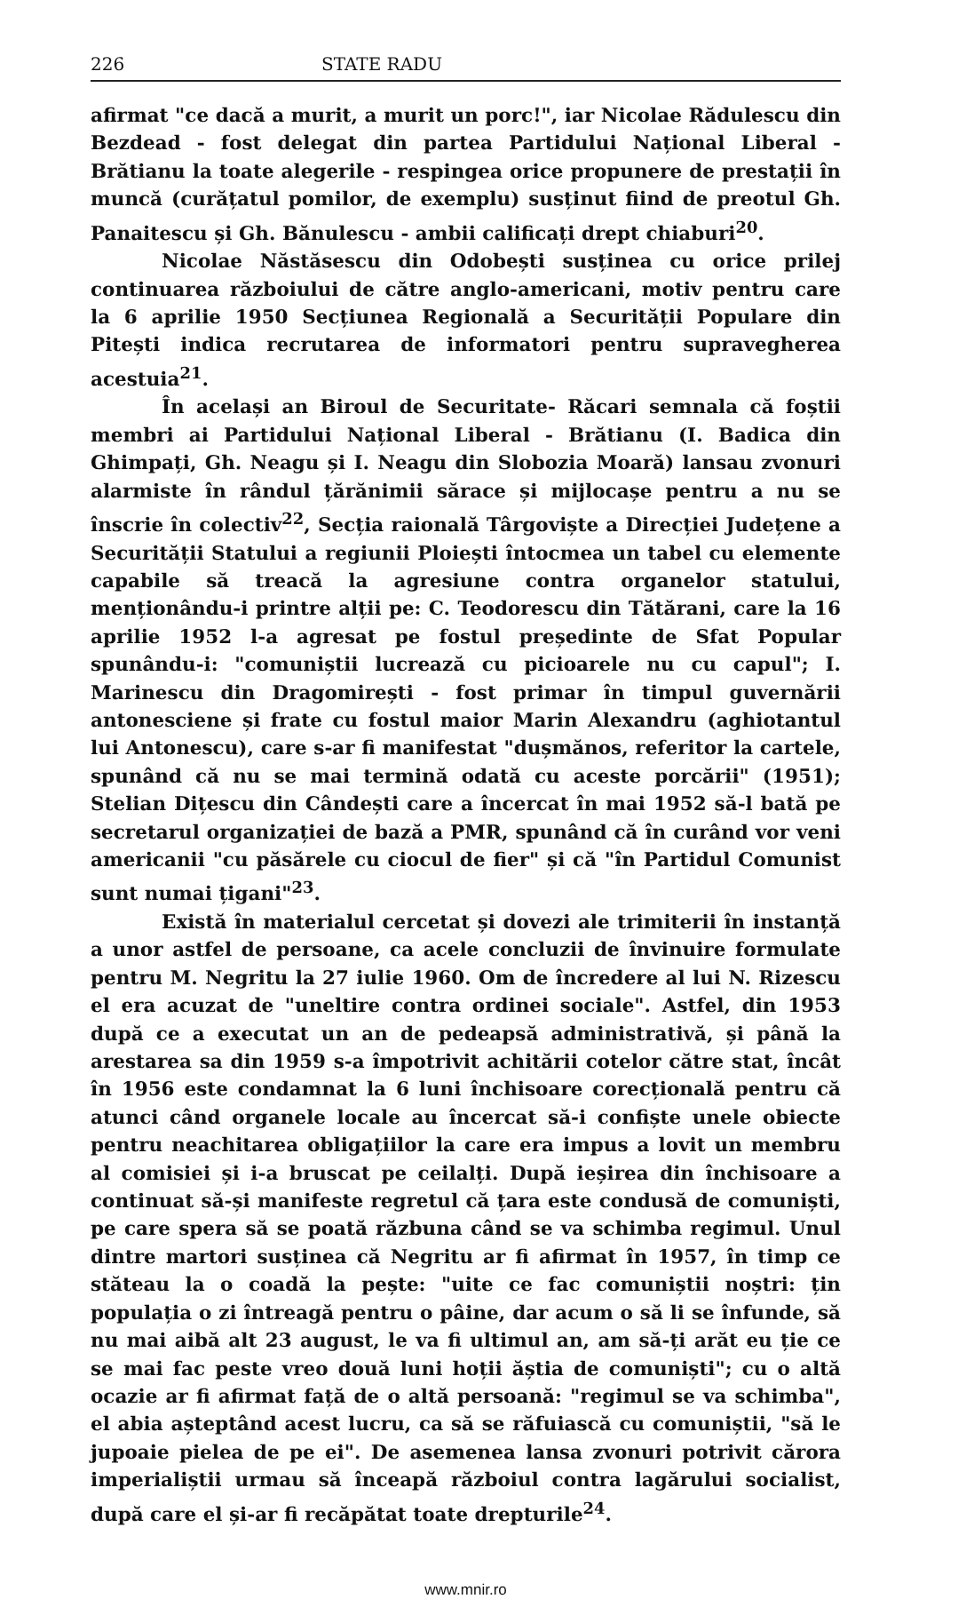226 STATE RADU
afirmat "ce dacă a murit, a murit un porc!", iar Nicolae Rădulescu din Bezdead - fost delegat din partea Partidului Național Liberal - Brătianu la toate alegerile - respingea orice propunere de prestații în muncă (curățatul pomilor, de exemplu) susținut fiind de preotul Gh. Panaitescu și Gh. Bănulescu - ambii calificați drept chiaburi<sup>20</sup>.
Nicolae Năstăsescu din Odobești susținea cu orice prilej continuarea războiului de către anglo-americani, motiv pentru care la 6 aprilie 1950 Secțiunea Regională a Securității Populare din Pitești indica recrutarea de informatori pentru supravegherea acestuia<sup>21</sup>.
În același an Biroul de Securitate- Răcari semnala că foștii membri ai Partidului Național Liberal - Brătianu (I. Badica din Ghimpați, Gh. Neagu și I. Neagu din Slobozia Moară) lansau zvonuri alarmiste în rândul țărănimii sărace și mijlocașe pentru a nu se înscrie în colectiv<sup>22</sup>, Secția raională Târgoviște a Direcției Județene a Securității Statului a regiunii Ploiești întocmea un tabel cu elemente capabile să treacă la agresiune contra organelor statului, menționându-i printre alții pe: C. Teodorescu din Tătărani, care la 16 aprilie 1952 l-a agresat pe fostul președinte de Sfat Popular spunându-i: "comuniștii lucrează cu picioarele nu cu capul"; I. Marinescu din Dragomirești - fost primar în timpul guvernării antonesciene și frate cu fostul maior Marin Alexandru (aghiotantul lui Antonescu), care s-ar fi manifestat "dușmănos, referitor la cartele, spunând că nu se mai termină odată cu aceste porcării" (1951); Stelian Dițescu din Cândești care a încercat în mai 1952 să-l bată pe secretarul organizației de bază a PMR, spunând că în curând vor veni americanii "cu păsărele cu ciocul de fier" și că "în Partidul Comunist sunt numai țigani"<sup>23</sup>.
Există în materialul cercetat și dovezi ale trimiterii în instanță a unor astfel de persoane, ca acele concluzii de învinuire formulate pentru M. Negritu la 27 iulie 1960. Om de încredere al lui N. Rizescu el era acuzat de "uneltire contra ordinei sociale". Astfel, din 1953 după ce a executat un an de pedeapsă administrativă, și până la arestarea sa din 1959 s-a împotrivit achitării cotelor către stat, încât în 1956 este condamnat la 6 luni închisoare corecțională pentru că atunci când organele locale au încercat să-i confiște unele obiecte pentru neachitarea obligațiilor la care era impus a lovit un membru al comisiei și i-a bruscat pe ceilalți. După ieșirea din închisoare a continuat să-și manifeste regretul că țara este condusă de comuniști, pe care spera să se poată răzbuna când se va schimba regimul. Unul dintre martori susținea că Negritu ar fi afirmat în 1957, în timp ce stăteau la o coadă la pește: "uite ce fac comuniștii noștri: țin populația o zi întreagă pentru o pâine, dar acum o să li se înfunde, să nu mai aibă alt 23 august, le va fi ultimul an, am să-ți arăt eu ție ce se mai fac peste vreo două luni hoții ăștia de comuniști"; cu o altă ocazie ar fi afirmat față de o altă persoană: "regimul se va schimba", el abia așteptând acest lucru, ca să se răfuiască cu comuniștii, "să le jupoaie pielea de pe ei". De asemenea lansa zvonuri potrivit cărora imperialiștii urmau să înceapă războiul contra lagărului socialist, după care el și-ar fi recăpătat toate drepturile<sup>24</sup>.
www.mnir.ro